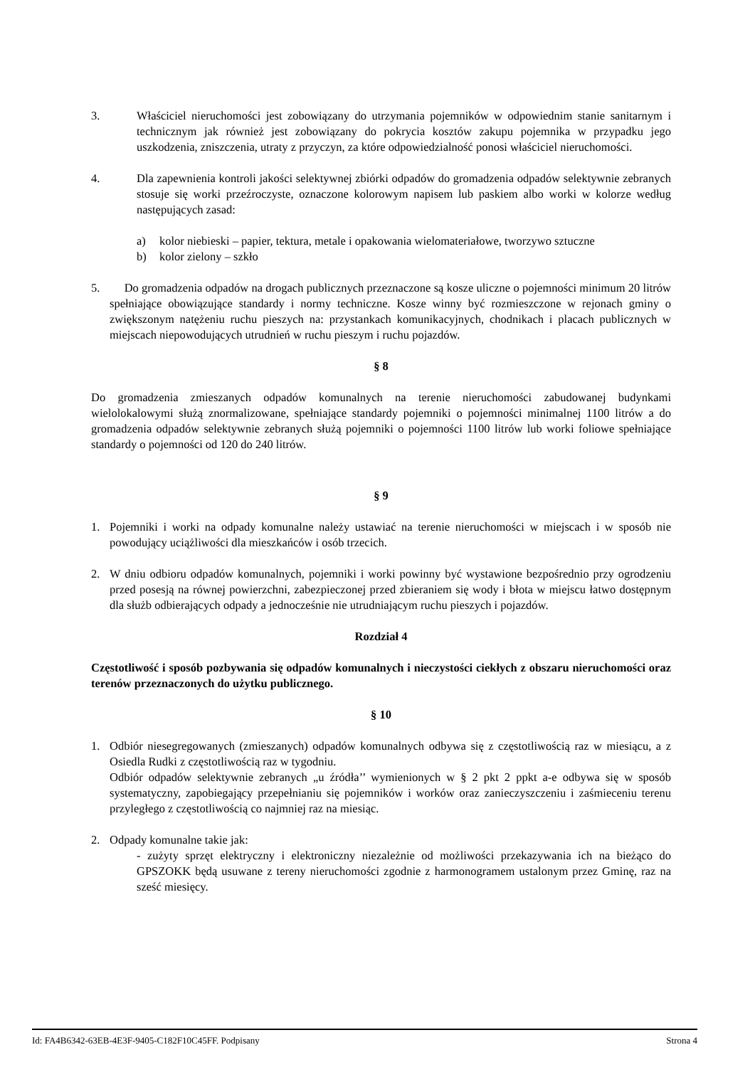3. Właściciel nieruchomości jest zobowiązany do utrzymania pojemników w odpowiednim stanie sanitarnym i technicznym jak również jest zobowiązany do pokrycia kosztów zakupu pojemnika w przypadku jego uszkodzenia, zniszczenia, utraty z przyczyn, za które odpowiedzialność ponosi właściciel nieruchomości.
4. Dla zapewnienia kontroli jakości selektywnej zbiórki odpadów do gromadzenia odpadów selektywnie zebranych stosuje się worki przeźroczyste, oznaczone kolorowym napisem lub paskiem albo worki w kolorze według następujących zasad:
a) kolor niebieski – papier, tektura, metale i opakowania wielomateriałowe, tworzywo sztuczne
b) kolor zielony – szkło
5. Do gromadzenia odpadów na drogach publicznych przeznaczone są kosze uliczne o pojemności minimum 20 litrów spełniające obowiązujące standardy i normy techniczne. Kosze winny być rozmieszczone w rejonach gminy o zwiększonym natężeniu ruchu pieszych na: przystankach komunikacyjnych, chodnikach i placach publicznych w miejscach niepowodujących utrudnień w ruchu pieszym i ruchu pojazdów.
§ 8
Do gromadzenia zmieszanych odpadów komunalnych na terenie nieruchomości zabudowanej budynkami wielolokalowymi służą znormalizowane, spełniające standardy pojemniki o pojemności minimalnej 1100 litrów a do gromadzenia odpadów selektywnie zebranych służą pojemniki o pojemności 1100 litrów lub worki foliowe spełniające standardy o pojemności od 120 do 240 litrów.
§ 9
1. Pojemniki i worki na odpady komunalne należy ustawiać na terenie nieruchomości w miejscach i w sposób nie powodujący uciążliwości dla mieszkańców i osób trzecich.
2. W dniu odbioru odpadów komunalnych, pojemniki i worki powinny być wystawione bezpośrednio przy ogrodzeniu przed posesją na równej powierzchni, zabezpieczonej przed zbieraniem się wody i błota w miejscu łatwo dostępnym dla służb odbierających odpady a jednocześnie nie utrudniającym ruchu pieszych i pojazdów.
Rozdział 4
Częstotliwość i sposób pozbywania się odpadów komunalnych i nieczystości ciekłych z obszaru nieruchomości oraz terenów przeznaczonych do użytku publicznego.
§ 10
1. Odbiór niesegregowanych (zmieszanych) odpadów komunalnych odbywa się z częstotliwością raz w miesiącu, a z Osiedla Rudki z częstotliwością raz w tygodniu.
Odbiór odpadów selektywnie zebranych „u źródła’’ wymienionych w § 2 pkt 2 ppkt a-e odbywa się w sposób systematyczny, zapobiegający przepełnianiu się pojemników i worków oraz zanieczyszczeniu i zaśmieceniu terenu przyległego z częstotliwością co najmniej raz na miesiąc.
2. Odpady komunalne takie jak:
- zużyty sprzęt elektryczny i elektroniczny niezależnie od możliwości przekazywania ich na bieżąco do GPSZOKK będą usuwane z tereny nieruchomości zgodnie z harmonogramem ustalonym przez Gminę, raz na sześć miesięcy.
Id: FA4B6342-63EB-4E3F-9405-C182F10C45FF. Podpisany Strona 4